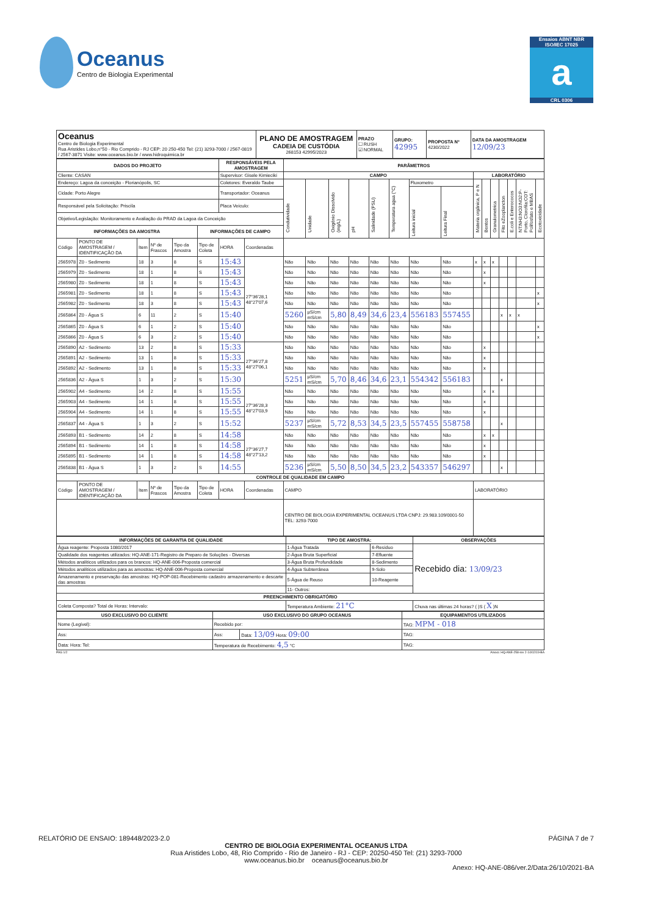Oceanus
Centro de Biologia Experimental
Ensaios ABNT NBR ISO/IEC 17025
a
CRL 0306
| Oceanus Centro de Biologia Experimental Rua Aristides Lobo,n°50 - Rio Comprido - RJ CEP: 20 250-450 Tel: (21) 3293-7000 / 2567-0819 / 2567-3871 Visite: www.oceanus.bio.br / www.hidroquimica.br | PLANO DE AMOSTRAGEM CADEIA DE CUSTÓDIA 268153 42995/2023 | PRAZO ☐ RUSH ☑ NORMAL | GRUPO: 42995 | PROPOSTA Nº 4230/2022 | DATA DA AMOSTRAGEM 12/09/23 |
| DADOS DO PROJETO | | | | | | RESPONSÁVEIS PELA AMOSTRAGEM | | PARÂMETROS | | | | | | | | | | | | | | |
| --- | --- | --- | --- | --- | --- | --- | --- | --- | --- | --- | --- | --- | --- | --- | --- | --- | --- | --- | --- | --- | --- | --- |
| Cliente: CASAN | | | | | | Supervisor: Gisele Kimiecikí | | CAMPO | | | | | | | | LABORATÓRIO | | | | | | |
| Endereço: Lagoa da conceição - Florianópolis, SC | | | | | | Coletores: Everaldo Taube | | Condutividade | Unidade | Oxigênio Dissolvido (mg/L) | pH | Salinidade (PSU) | Temperatura agua (°C) | Fluxometro | | Materia orgânica, P e N | Bentos | Granulometrica | Fito eZooplancton | E.coli e Enterococos | NT:NH3:NO3:NO2:P-Porto, Clorofila:COT: Polifosfato e MBAS | Ecotoxicidade |
| Cidade: Porto Alegre | | | | | | Transportador: Oceanus | | | | | | | | Leitura inicial | Leitura Final | | | | | | | |
| Responsável pela Solicitação: Priscila | | | | | | Placa Veículo: | | | | | | | | | | | | | | | | |
| Objetivo/Legislação: Monitoramento e Avaliação do PRAD da Lagoa da Conceição | | | | | | | | | | | | | | | | | | | | | | |
| INFORMAÇÕES DA AMOSTRA | | | | | INFORMAÇÕES DE CAMPO | | | | | | | | | | | | | | | | | |
| Código | PONTO DE AMOSTRAGEM / IDENTIFICAÇÃO DA | Item | Nº de Frascos | Tipo da Amostra | Tipo de Coleta | HORA | Coordenadas | | | | | | | | | | | | | | | |
| 2565978 | Z0 - Sedimento | 18 | 3 | 8 | S | 15:43 | 27°36'28,1 48°27'07,6 | Não | Não | Não | Não | Não | Não | Não | Não | x | x | x | | | | |
| 2565979 | Z0 - Sedimento | 18 | 1 | 8 | S | 15:43 | | Não | Não | Não | Não | Não | Não | Não | Não | | x | | | | | |
| 2565980 | Z0 - Sedimento | 18 | 1 | 8 | S | 15:43 | | Não | Não | Não | Não | Não | Não | Não | Não | | x | | | | | |
| 2565981 | Z0 - Sedimento | 18 | 1 | 8 | S | 15:43 | | Não | Não | Não | Não | Não | Não | Não | Não | | | | | | | x |
| 2565982 | Z0 - Sedimento | 18 | 3 | 8 | S | 15:43 | | Não | Não | Não | Não | Não | Não | Não | Não | | | | | | | x |
| 2565864 | Z0 - Água S | 6 | 11 | 2 | S | 15:40 | | 5260 | µS/cm mS/cm | 5,80 | 8,49 | 34,6 | 23,4 | 556183 | 557455 | | | | x | x | x | |
| 2565865 | Z0 - Água S | 6 | 1 | 2 | S | 15:40 | | Não | Não | Não | Não | Não | Não | Não | Não | | | | | | | x |
| 2565866 | Z0 - Água S | 6 | 3 | 2 | S | 15:40 | | Não | Não | Não | Não | Não | Não | Não | Não | | | | | | | x |
| 2565890 | A2 - Sedimento | 13 | 2 | 8 | S | 15:33 | 27°36'27,8 48°27'06,1 | Não | Não | Não | Não | Não | Não | Não | Não | | x | | | | | |
| 2565891 | A2 - Sedimento | 13 | 1 | 8 | S | 15:33 | | Não | Não | Não | Não | Não | Não | Não | Não | | x | | | | | |
| 2565892 | A2 - Sedimento | 13 | 1 | 8 | S | 15:33 | | Não | Não | Não | Não | Não | Não | Não | Não | | x | | | | | |
| 2565836 | A2 - Água S | 1 | 3 | 2 | S | 15:30 | | 5251 | µS/cm mS/cm | 5,70 | 8,46 | 34,6 | 23,1 | 554342 | 556183 | | | | x | | | |
| 2565902 | A4 - Sedimento | 14 | 2 | 8 | S | 15:55 | 27°36'28,3 48°27'03,9 | Não | Não | Não | Não | Não | Não | Não | Não | | x | x | | | | |
| 2565903 | A4 - Sedimento | 14 | 1 | 8 | S | 15:55 | | Não | Não | Não | Não | Não | Não | Não | Não | | x | | | | | |
| 2565904 | A4 - Sedimento | 14 | 1 | 8 | S | 15:55 | | Não | Não | Não | Não | Não | Não | Não | Não | | x | | | | | |
| 2565837 | A4 - Água S | 1 | 3 | 2 | S | 15:52 | | 5237 | µS/cm mS/cm | 5,72 | 8,53 | 34,5 | 23,5 | 557455 | 558758 | | | | x | | | |
| 2565893 | B1 - Sedimento | 14 | 2 | 8 | S | 14:58 | 27°36'27,7 48°27'13,2 | Não | Não | Não | Não | Não | Não | Não | Não | | x | x | | | | |
| 2565894 | B1 - Sedimento | 14 | 1 | 8 | S | 14:58 | | Não | Não | Não | Não | Não | Não | Não | Não | | x | | | | | |
| 2565895 | B1 - Sedimento | 14 | 1 | 8 | S | 14:58 | | Não | Não | Não | Não | Não | Não | Não | Não | | x | | | | | |
| 2565838 | B1 - Água S | 1 | 3 | 2 | S | 14:55 | | 5236 | µS/cm mS/cm | 5,50 | 8,50 | 34,5 | 23,2 | 543357 | 546297 | | | | x | | | |
| CONTROLE DE QUALIDADE EM CAMPO | | | | | | | | | | | | | | | | | | | | | | |
| Código | PONTO DE AMOSTRAGEM / IDENTIFICAÇÃO DA | Item | Nº de Frascos | Tipo da Amostra | Tipo de Coleta | HORA | Coordenadas | CAMPO | | | | | | | | LABORATÓRIO | | | | | | |
| | | | | | | | | CENTRO DE BIOLOGIA EXPERIMENTAL OCEANUS LTDA CNPJ: 29.983.109/0001-50 TEL: 3293-7000 | | | | | | | | | | | | | | |
| INFORMAÇÕES DE GARANTIA DE QUALIDADE | TIPO DE AMOSTRA: | | OBSERVAÇÕES |
| --- | --- | --- | --- |
| Água reagente: Proposta 1080/2017 | 1-Água Tratada | 6-Resíduo | Recebido dia: 13/09/23 |
| Qualidade dos reagentes utilizados: HQ-ANE-171-Registro de Preparo de Soluções - Diversas | 2-Água Bruta Superficial | 7-Efluente | |
| Métodos analíticos utilizados para os brancos: HQ-ANE-006-Proposta comercial | 3-Água Bruta Profundidade | 8-Sedimento | |
| Métodos analíticos utilizados para as amostras: HQ-ANE-006-Proposta comercial | 4-Água Subterrânea | 9-Solo | |
| Amazenamento e preservação das amostras: HQ-POP-081-Recebimento cadastro armazenamento e descarte das amostras | 5-Água de Reuso | 10-Reagente | |
| | 11- Outros: | | |
| PREENCHIMENTO OBRIGATÓRIO | | | |
| Coleta Composta? Total de Horas: Intervalo: | Temperatura Ambiente: 21°C | | Chuva nas últimas 24 horas? ( )S ( X )N |
| USO EXCLUSIVO DO CLIENTE | USO EXCLUSIVO DO GRUPO OCEANUS | | EQUIPAMENTOS UTILIZADOS |
| --- | --- | --- | --- |
| Nome (Legível): | Recebido por: | | TAG: MPM - 018 |
| Ass: | Ass: | Data: 13/09 Hora: 09:00 | TAG: |
| Data: Hora: Tel: | Temperatura de Recebimento: 4,5 °C | | TAG: |
PAG 1/2 Anexo: HQ-ANE-258-rev 2-14/02/19-BA
RELATÓRIO DE ENSAIO: 189448/2023-2.0 PÁGINA 7 de 7
CENTRO DE BIOLOGIA EXPERIMENTAL OCEANUS LTDA
Rua Aristides Lobo, 48, Rio Comprido - Rio de Janeiro - RJ - CEP: 20250-450 Tel: (21) 3293-7000
www.oceanus.bio.br oceanus@oceanus.bio.br
Anexo: HQ-ANE-086/ver.2/Data:26/10/2021-BA